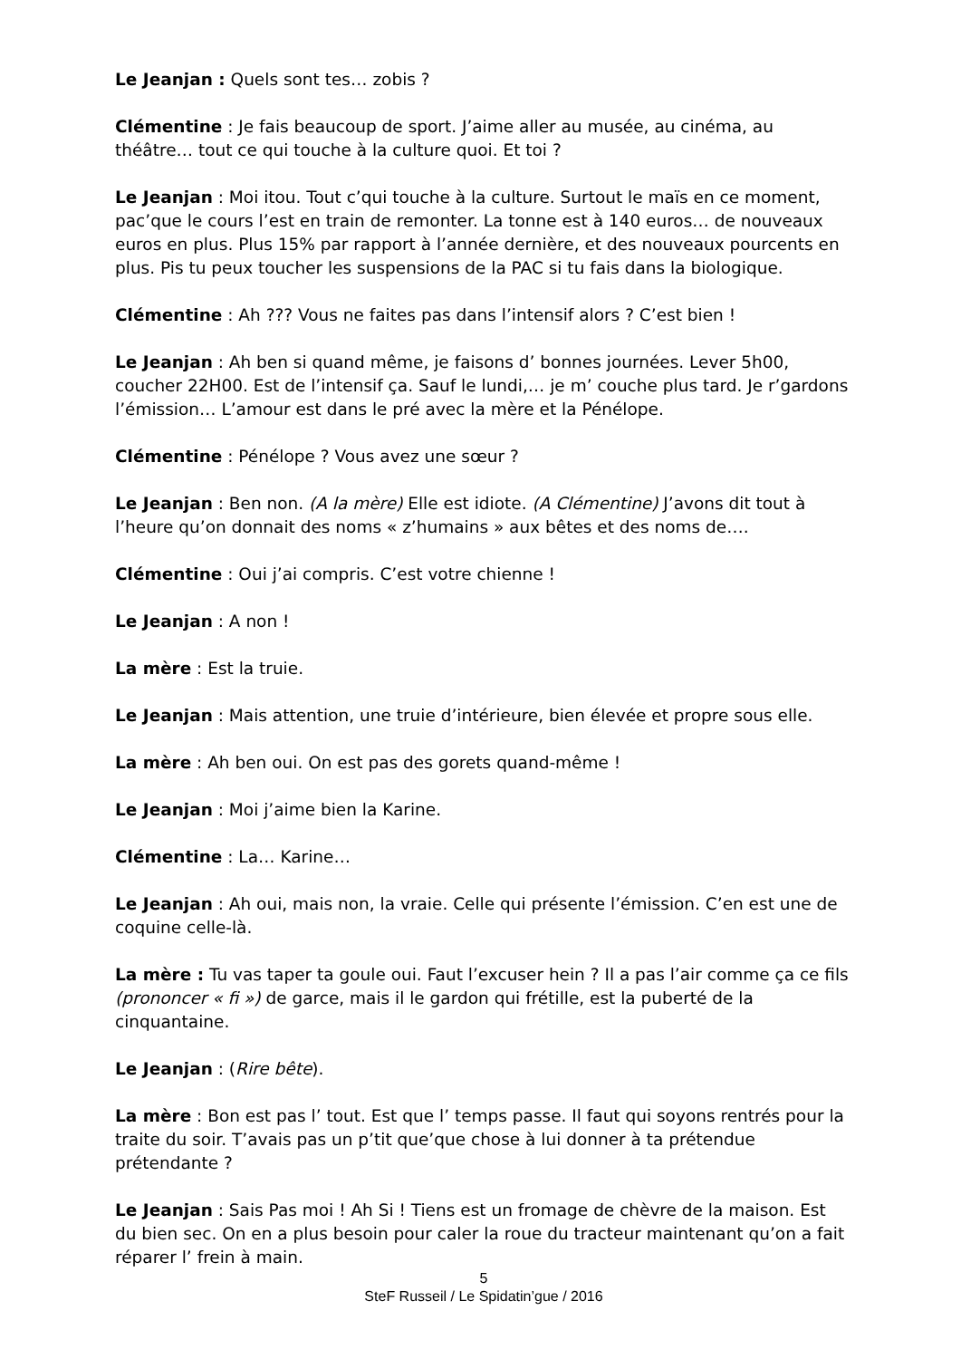Le Jeanjan : Quels sont tes… zobis ?
Clémentine : Je fais beaucoup de sport. J’aime aller au musée, au cinéma, au théâtre… tout ce qui touche à la culture quoi. Et toi ?
Le Jeanjan : Moi itou. Tout c’qui touche à la culture. Surtout le maïs en ce moment, pac’que le cours l’est en train de remonter. La tonne est à 140 euros… de nouveaux euros en plus. Plus 15% par rapport à l’année dernière, et des nouveaux pourcents en plus. Pis tu peux toucher les suspensions de la PAC si tu fais dans la biologique.
Clémentine : Ah ??? Vous ne faites pas dans l’intensif alors ? C’est bien !
Le Jeanjan : Ah ben si quand même, je faisons d’ bonnes journées. Lever 5h00, coucher 22H00. Est de l’intensif ça. Sauf le lundi,… je m’ couche plus tard. Je r’gardons l’émission… L’amour est dans le pré avec la mère et la Pénélope.
Clémentine : Pénélope ? Vous avez une sœur ?
Le Jeanjan : Ben non. (A la mère) Elle est idiote. (A Clémentine) J’avons dit tout à l’heure qu’on donnait des noms « z’humains » aux bêtes et des noms de….
Clémentine : Oui j’ai compris. C’est votre chienne !
Le Jeanjan : A non !
La mère : Est la truie.
Le Jeanjan : Mais attention, une truie d’intérieure, bien élevée et propre sous elle.
La mère : Ah ben oui. On est pas des gorets quand-même !
Le Jeanjan : Moi j’aime bien la Karine.
Clémentine : La… Karine…
Le Jeanjan : Ah oui, mais non, la vraie. Celle qui présente l’émission. C’en est une de coquine celle-là.
La mère : Tu vas taper ta goule oui. Faut l’excuser hein ? Il a pas l’air comme ça ce fils (prononcer « fi ») de garce, mais il le gardon qui frétille, est la puberté de la cinquantaine.
Le Jeanjan : (Rire bête).
La mère : Bon est pas l’ tout. Est que l’ temps passe. Il faut qui soyons rentrés pour la traite du soir. T’avais pas un p’tit que’que chose à lui donner à ta prétendue prétendante ?
Le Jeanjan : Sais Pas moi ! Ah Si ! Tiens est un fromage de chèvre de la maison. Est du bien sec. On en a plus besoin pour caler la roue du tracteur maintenant qu’on a fait réparer l’ frein à main.
5
SteF Russeil / Le Spidatin’gue / 2016